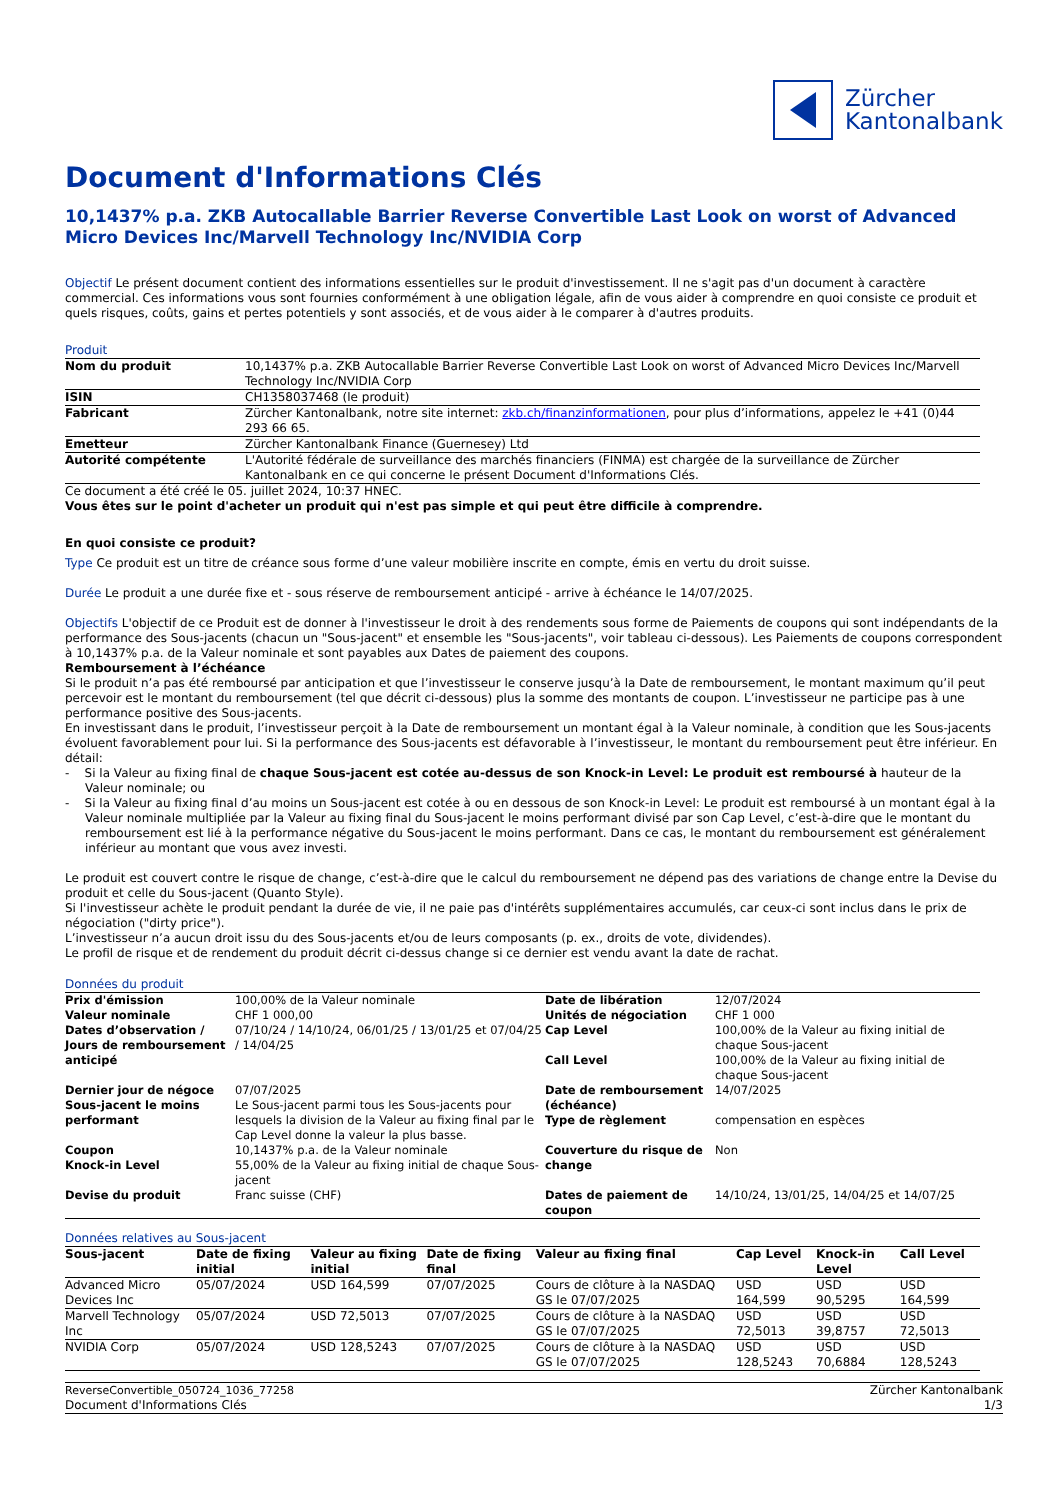Zürcher
Kantonalbank
Document d'Informations Clés
10,1437% p.a. ZKB Autocallable Barrier Reverse Convertible Last Look on worst of Advanced Micro Devices Inc/Marvell Technology Inc/NVIDIA Corp
Objectif Le présent document contient des informations essentielles sur le produit d'investissement. Il ne s'agit pas d'un document à caractère commercial. Ces informations vous sont fournies conformément à une obligation légale, afin de vous aider à comprendre en quoi consiste ce produit et quels risques, coûts, gains et pertes potentiels y sont associés, et de vous aider à le comparer à d'autres produits.
Produit
| Nom du produit | 10,1437% p.a. ZKB Autocallable Barrier Reverse Convertible Last Look on worst of Advanced Micro Devices Inc/Marvell Technology Inc/NVIDIA Corp |
| ISIN | CH1358037468 (le produit) |
| Fabricant | Zürcher Kantonalbank, notre site internet: zkb.ch/finanzinformationen , pour plus d’informations, appelez le +41 (0)44 293 66 65. |
| Emetteur | Zürcher Kantonalbank Finance (Guernesey) Ltd |
| Autorité compétente | L'Autorité fédérale de surveillance des marchés financiers (FINMA) est chargée de la surveillance de Zürcher Kantonalbank en ce qui concerne le présent Document d'Informations Clés. |
Ce document a été créé le 05. juillet 2024, 10:37 HNEC.
Vous êtes sur le point d'acheter un produit qui n'est pas simple et qui peut être difficile à comprendre.
En quoi consiste ce produit?
Type Ce produit est un titre de créance sous forme d’une valeur mobilière inscrite en compte, émis en vertu du droit suisse.
Durée Le produit a une durée fixe et - sous réserve de remboursement anticipé - arrive à échéance le 14/07/2025.
Objectifs L'objectif de ce Produit est de donner à l'investisseur le droit à des rendements sous forme de Paiements de coupons qui sont indépendants de la performance des Sous-jacents (chacun un "Sous-jacent" et ensemble les "Sous-jacents", voir tableau ci-dessous). Les Paiements de coupons correspondent à 10,1437% p.a. de la Valeur nominale et sont payables aux Dates de paiement des coupons.
Remboursement à l’échéance
Si le produit n’a pas été remboursé par anticipation et que l’investisseur le conserve jusqu’à la Date de remboursement, le montant maximum qu’il peut percevoir est le montant du remboursement (tel que décrit ci-dessous) plus la somme des montants de coupon. L’investisseur ne participe pas à une performance positive des Sous-jacents.
En investissant dans le produit, l’investisseur perçoit à la Date de remboursement un montant égal à la Valeur nominale, à condition que les Sous-jacents évoluent favorablement pour lui. Si la performance des Sous-jacents est défavorable à l’investisseur, le montant du remboursement peut être inférieur. En détail:
- Si la Valeur au fixing final de chaque Sous-jacent est cotée au-dessus de son Knock-in Level: Le produit est remboursé à hauteur de la Valeur nominale; ou
- Si la Valeur au fixing final d’au moins un Sous-jacent est cotée à ou en dessous de son Knock-in Level: Le produit est remboursé à un montant égal à la Valeur nominale multipliée par la Valeur au fixing final du Sous-jacent le moins performant divisé par son Cap Level, c’est-à-dire que le montant du remboursement est lié à la performance négative du Sous-jacent le moins performant. Dans ce cas, le montant du remboursement est généralement inférieur au montant que vous avez investi.
Le produit est couvert contre le risque de change, c’est-à-dire que le calcul du remboursement ne dépend pas des variations de change entre la Devise du produit et celle du Sous-jacent (Quanto Style).
Si l'investisseur achète le produit pendant la durée de vie, il ne paie pas d'intérêts supplémentaires accumulés, car ceux-ci sont inclus dans le prix de négociation ("dirty price").
L’investisseur n’a aucun droit issu du des Sous-jacents et/ou de leurs composants (p. ex., droits de vote, dividendes).
Le profil de risque et de rendement du produit décrit ci-dessus change si ce dernier est vendu avant la date de rachat.
Données du produit
| Prix d'émission | 100,00% de la Valeur nominale | Date de libération | 12/07/2024 |
| Valeur nominale | CHF 1 000,00 | Unités de négociation | CHF 1 000 |
| Dates d’observation / Jours de remboursement anticipé | 07/10/24 / 14/10/24, 06/01/25 / 13/01/25 et 07/04/25 / 14/04/25 | Cap Level Call Level | 100,00% de la Valeur au fixing initial de chaque Sous-jacent 100,00% de la Valeur au fixing initial de chaque Sous-jacent |
| Dernier jour de négoce | 07/07/2025 | Date de remboursement (échéance) Type de règlement | 14/07/2025 compensation en espèces |
| Sous-jacent le moins performant | Le Sous-jacent parmi tous les Sous-jacents pour lesquels la division de la Valeur au fixing final par le Cap Level donne la valeur la plus basse. | | |
| Coupon Knock-in Level | 10,1437% p.a. de la Valeur nominale 55,00% de la Valeur au fixing initial de chaque Sous-jacent | Couverture du risque de change | Non |
| Devise du produit | Franc suisse (CHF) | Dates de paiement de coupon | 14/10/24, 13/01/25, 14/04/25 et 14/07/25 |
Données relatives au Sous-jacent
| Sous-jacent | Date de fixing initial | Valeur au fixing initial | Date de fixing final | Valeur au fixing final | Cap Level | Knock-in Level | Call Level |
| --- | --- | --- | --- | --- | --- | --- | --- |
| Advanced Micro Devices Inc | 05/07/2024 | USD 164,599 | 07/07/2025 | Cours de clôture à la NASDAQ GS le 07/07/2025 | USD 164,599 | USD 90,5295 | USD 164,599 |
| Marvell Technology Inc | 05/07/2024 | USD 72,5013 | 07/07/2025 | Cours de clôture à la NASDAQ GS le 07/07/2025 | USD 72,5013 | USD 39,8757 | USD 72,5013 |
| NVIDIA Corp | 05/07/2024 | USD 128,5243 | 07/07/2025 | Cours de clôture à la NASDAQ GS le 07/07/2025 | USD 128,5243 | USD 70,6884 | USD 128,5243 |
ReverseConvertible_050724_1036_77258
Document d'Informations Clés
Zürcher Kantonalbank
1/3